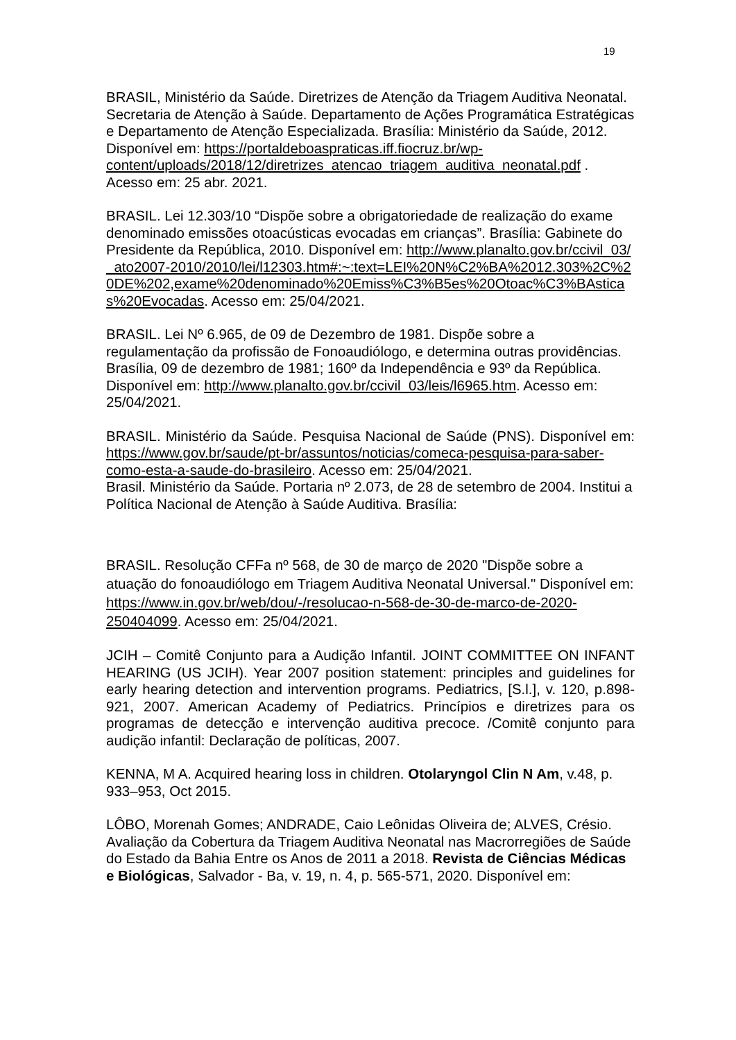19
BRASIL, Ministério da Saúde. Diretrizes de Atenção da Triagem Auditiva Neonatal. Secretaria de Atenção à Saúde. Departamento de Ações Programática Estratégicas e Departamento de Atenção Especializada. Brasília: Ministério da Saúde, 2012. Disponível em: https://portaldeboaspraticas.iff.fiocruz.br/wp-content/uploads/2018/12/diretrizes_atencao_triagem_auditiva_neonatal.pdf . Acesso em: 25 abr. 2021.
BRASIL. Lei 12.303/10 “Dispõe sobre a obrigatoriedade de realização do exame denominado emissões otoacústicas evocadas em crianças”. Brasília: Gabinete do Presidente da República, 2010. Disponível em: http://www.planalto.gov.br/ccivil_03/_ato2007-2010/2010/lei/l12303.htm#:~:text=LEI%20N%C2%BA%2012.303%2C%20DE%202,exame%20denominado%20Emiss%C3%B5es%20Otoac%C3%BAsticas%20Evocadas. Acesso em: 25/04/2021.
BRASIL. Lei Nº 6.965, de 09 de Dezembro de 1981. Dispõe sobre a regulamentação da profissão de Fonoaudiólogo, e determina outras providências. Brasília, 09 de dezembro de 1981; 160º da Independência e 93º da República. Disponível em: http://www.planalto.gov.br/ccivil_03/leis/l6965.htm. Acesso em: 25/04/2021.
BRASIL. Ministério da Saúde. Pesquisa Nacional de Saúde (PNS). Disponível em: https://www.gov.br/saude/pt-br/assuntos/noticias/comeca-pesquisa-para-saber-como-esta-a-saude-do-brasileiro. Acesso em: 25/04/2021.
Brasil. Ministério da Saúde. Portaria nº 2.073, de 28 de setembro de 2004. Institui a Política Nacional de Atenção à Saúde Auditiva. Brasília:
BRASIL. Resolução CFFa nº 568, de 30 de março de 2020 "Dispõe sobre a atuação do fonoaudiólogo em Triagem Auditiva Neonatal Universal." Disponível em: https://www.in.gov.br/web/dou/-/resolucao-n-568-de-30-de-marco-de-2020-250404099. Acesso em: 25/04/2021.
JCIH – Comitê Conjunto para a Audição Infantil. JOINT COMMITTEE ON INFANT HEARING (US JCIH). Year 2007 position statement: principles and guidelines for early hearing detection and intervention programs. Pediatrics, [S.l.], v. 120, p.898-921, 2007. American Academy of Pediatrics. Princípios e diretrizes para os programas de detecção e intervenção auditiva precoce. /Comitê conjunto para audição infantil: Declaração de políticas, 2007.
KENNA, M A. Acquired hearing loss in children. Otolaryngol Clin N Am, v.48, p. 933–953, Oct 2015.
LÔBO, Morenah Gomes; ANDRADE, Caio Leônidas Oliveira de; ALVES, Crésio. Avaliação da Cobertura da Triagem Auditiva Neonatal nas Macrorregiões de Saúde do Estado da Bahia Entre os Anos de 2011 a 2018. Revista de Ciências Médicas e Biológicas, Salvador - Ba, v. 19, n. 4, p. 565-571, 2020. Disponível em: